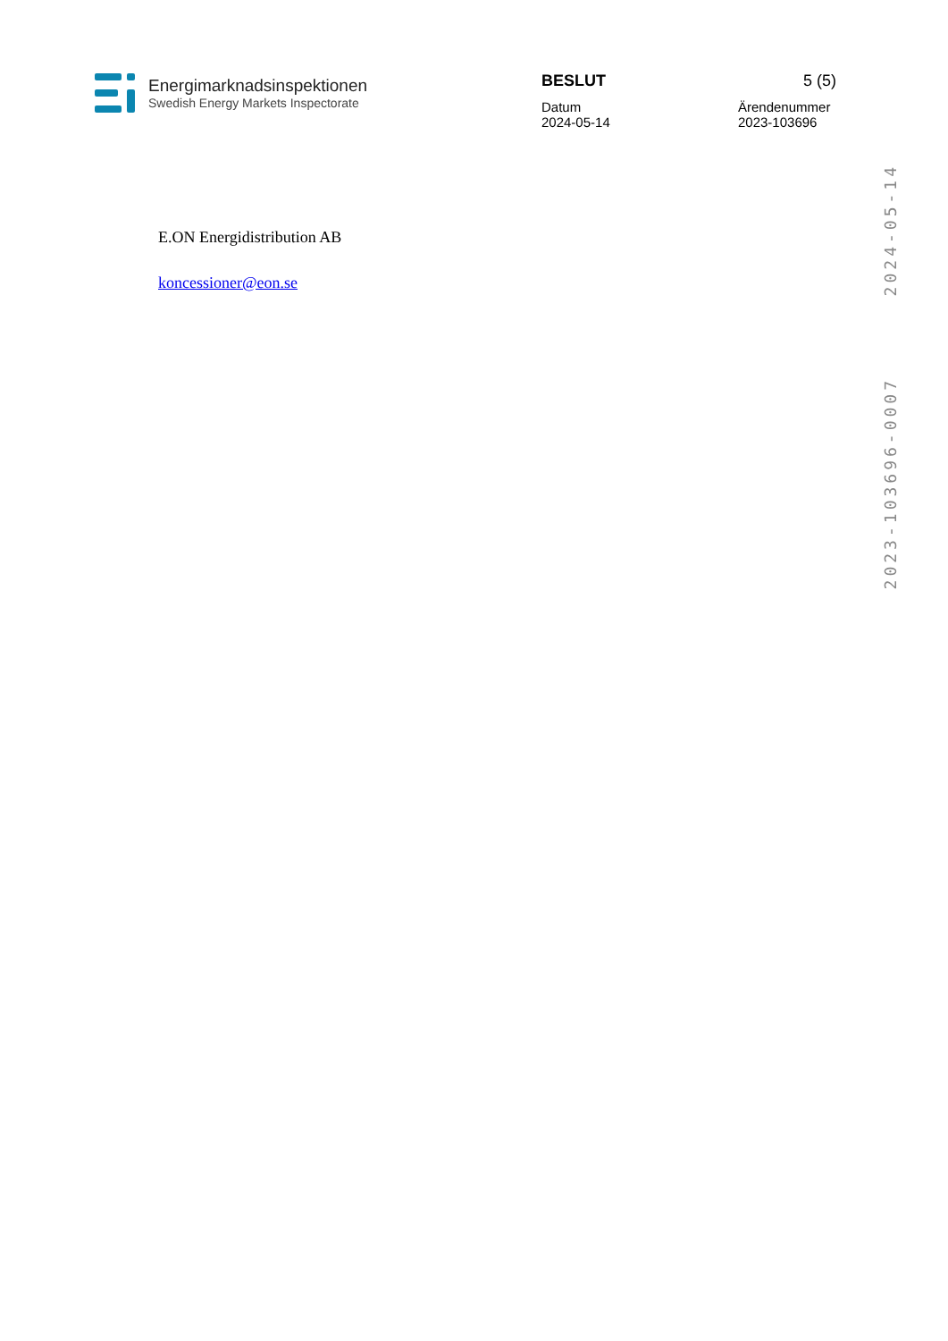Energimarknadsinspektionen
Swedish Energy Markets Inspectorate
BESLUT 5 (5)
Datum
2024-05-14 Ärendenummer
2023-103696
2024-05-14
2023-103696-0007
E.ON Energidistribution AB
koncessioner@eon.se